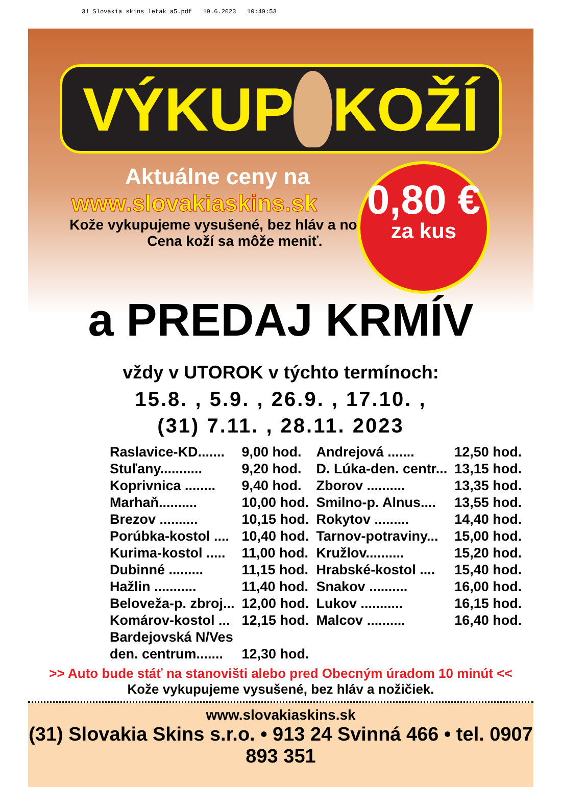31 Slovakia skins letak a5.pdf 19.6.2023 10:49:53
VÝKUP KOŽÍ
Aktuálne ceny na
www.slovakiaskins.sk
Kože vykupujeme vysušené, bez hláv a nožičiek.
Cena koží sa môže meniť.
0,80 €
za kus
a PREDAJ KRMÍV
vždy v UTOROK v týchto termínoch:
15.8. , 5.9. , 26.9. , 17.10. ,
(31) 7.11. , 28.11. 2023
| Raslavice-KD....... | 9,00 hod. | Andrejová ....... | 12,50 hod. |
| Stuľany........... | 9,20 hod. | D. Lúka-den. centr... | 13,15 hod. |
| Koprivnica ........ | 9,40 hod. | Zborov .......... | 13,35 hod. |
| Marhaň.......... | 10,00 hod. | Smilno-p. Alnus.... | 13,55 hod. |
| Brezov .......... | 10,15 hod. | Rokytov ......... | 14,40 hod. |
| Porúbka-kostol .... | 10,40 hod. | Tarnov-potraviny... | 15,00 hod. |
| Kurima-kostol ..... | 11,00 hod. | Kružlov.......... | 15,20 hod. |
| Dubinné ......... | 11,15 hod. | Hrabské-kostol .... | 15,40 hod. |
| Hažlin ........... | 11,40 hod. | Snakov .......... | 16,00 hod. |
| Beloveža-p. zbroj... | 12,00 hod. | Lukov ........... | 16,15 hod. |
| Komárov-kostol ... | 12,15 hod. | Malcov .......... | 16,40 hod. |
| Bardejovská N/Ves | | | |
| den. centrum....... | 12,30 hod. | | |
>> Auto bude stáť na stanovišti alebo pred Obecným úradom 10 minút <<
Kože vykupujeme vysušené, bez hláv a nožičiek.
www.slovakiaskins.sk
(31) Slovakia Skins s.r.o. • 913 24 Svinná 466 • tel. 0907 893 351